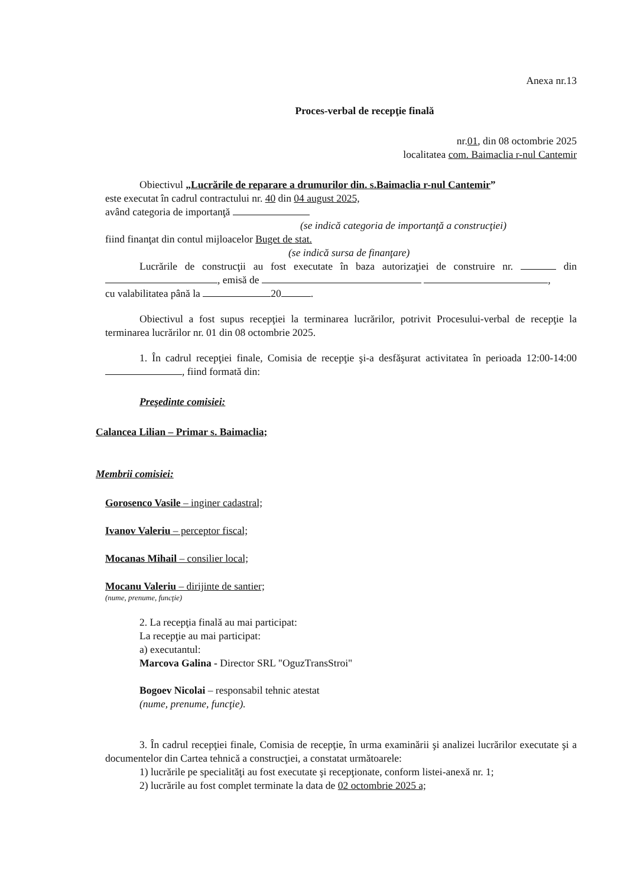Anexa nr.13
Proces-verbal de recepţie finală
nr.01, din 08 octombrie 2025
localitatea com. Baimaclia r-nul Cantemir
Obiectivul „Lucrările de reparare a drumurilor din. s.Baimaclia r-nul Cantemir”
este executat în cadrul contractului nr. 40 din 04 august 2025,
având categoria de importanţă
(se indică categoria de importanţă a construcţiei)
fiind finanţat din contul mijloacelor Buget de stat.
(se indică sursa de finanţare)
Lucrările de construcţii au fost executate în baza autorizaţiei de construire nr. din , emisă de ,
cu valabilitatea până la 20 .
Obiectivul a fost supus recepţiei la terminarea lucrărilor, potrivit Procesului-verbal de recepţie la terminarea lucrărilor nr. 01 din 08 octombrie 2025.
1. În cadrul recepţiei finale, Comisia de recepţie şi-a desfăşurat activitatea în perioada 12:00-14:00 , fiind formată din:
Preşedinte comisiei:
Calancea Lilian – Primar s. Baimaclia;
Membrii comisiei:
Gorosenco Vasile – inginer cadastral;
Ivanov Valeriu – perceptor fiscal;
Mocanas Mihail – consilier local;
Mocanu Valeriu – dirijinte de santier;
(nume, prenume, funcţie)
2. La recepţia finală au mai participat:
La recepţie au mai participat:
a) executantul:
Marcova Galina - Director SRL "OguzTransStroi"
Bogoev Nicolai – responsabil tehnic atestat
(nume, prenume, funcţie).
3. În cadrul recepţiei finale, Comisia de recepţie, în urma examinării şi analizei lucrărilor executate şi a documentelor din Cartea tehnică a construcţiei, a constatat următoarele:
1) lucrările pe specialităţi au fost executate şi recepţionate, conform listei-anexă nr. 1;
2) lucrările au fost complet terminate la data de 02 octombrie 2025 a;